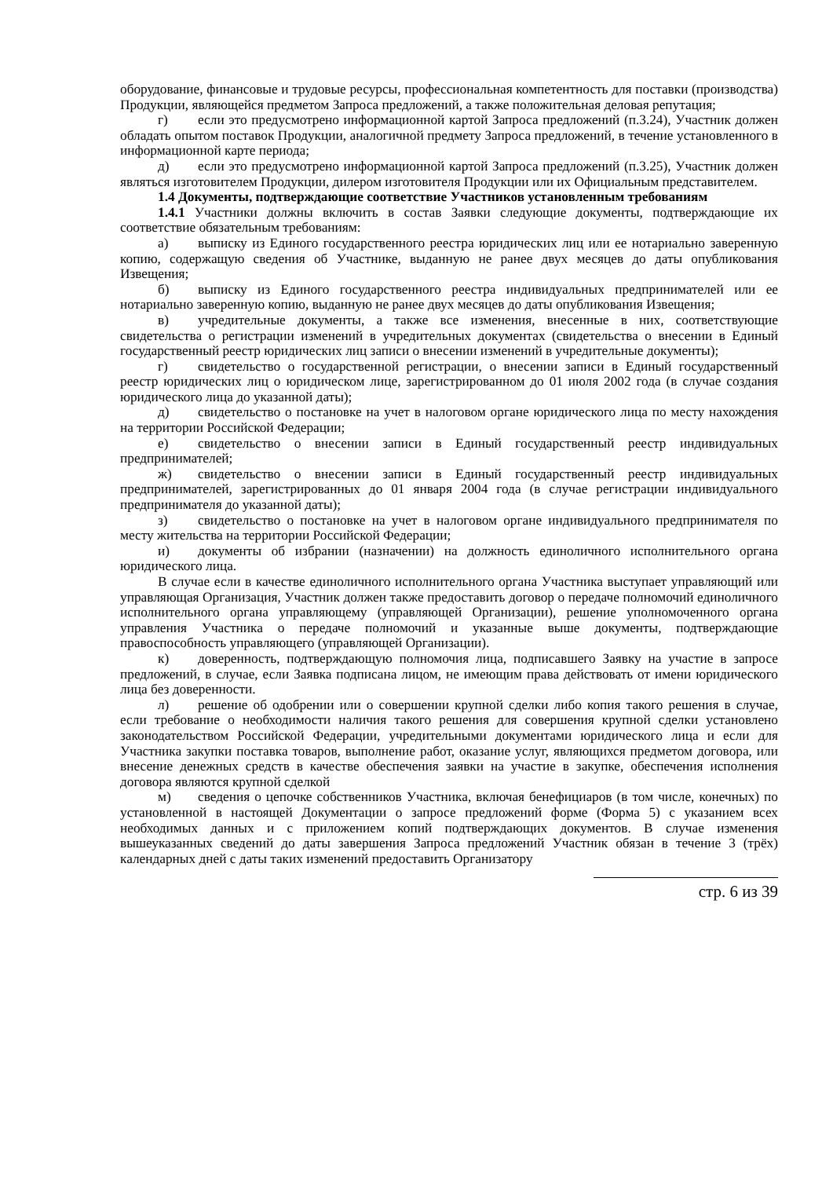оборудование, финансовые и трудовые ресурсы, профессиональная компетентность для поставки (производства) Продукции, являющейся предметом Запроса предложений, а также положительная деловая репутация;
г) если это предусмотрено информационной картой Запроса предложений (п.3.24), Участник должен обладать опытом поставок Продукции, аналогичной предмету Запроса предложений, в течение установленного в информационной карте периода;
д) если это предусмотрено информационной картой Запроса предложений (п.3.25), Участник должен являться изготовителем Продукции, дилером изготовителя Продукции или их Официальным представителем.
1.4 Документы, подтверждающие соответствие Участников установленным требованиям
1.4.1 Участники должны включить в состав Заявки следующие документы, подтверждающие их соответствие обязательным требованиям:
а) выписку из Единого государственного реестра юридических лиц или ее нотариально заверенную копию, содержащую сведения об Участнике, выданную не ранее двух месяцев до даты опубликования Извещения;
б) выписку из Единого государственного реестра индивидуальных предпринимателей или ее нотариально заверенную копию, выданную не ранее двух месяцев до даты опубликования Извещения;
в) учредительные документы, а также все изменения, внесенные в них, соответствующие свидетельства о регистрации изменений в учредительных документах (свидетельства о внесении в Единый государственный реестр юридических лиц записи о внесении изменений в учредительные документы);
г) свидетельство о государственной регистрации, о внесении записи в Единый государственный реестр юридических лиц о юридическом лице, зарегистрированном до 01 июля 2002 года (в случае создания юридического лица до указанной даты);
д) свидетельство о постановке на учет в налоговом органе юридического лица по месту нахождения на территории Российской Федерации;
е) свидетельство о внесении записи в Единый государственный реестр индивидуальных предпринимателей;
ж) свидетельство о внесении записи в Единый государственный реестр индивидуальных предпринимателей, зарегистрированных до 01 января 2004 года (в случае регистрации индивидуального предпринимателя до указанной даты);
з) свидетельство о постановке на учет в налоговом органе индивидуального предпринимателя по месту жительства на территории Российской Федерации;
и) документы об избрании (назначении) на должность единоличного исполнительного органа юридического лица.
В случае если в качестве единоличного исполнительного органа Участника выступает управляющий или управляющая Организация, Участник должен также предоставить договор о передаче полномочий единоличного исполнительного органа управляющему (управляющей Организации), решение уполномоченного органа управления Участника о передаче полномочий и указанные выше документы, подтверждающие правоспособность управляющего (управляющей Организации).
к) доверенность, подтверждающую полномочия лица, подписавшего Заявку на участие в запросе предложений, в случае, если Заявка подписана лицом, не имеющим права действовать от имени юридического лица без доверенности.
л) решение об одобрении или о совершении крупной сделки либо копия такого решения в случае, если требование о необходимости наличия такого решения для совершения крупной сделки установлено законодательством Российской Федерации, учредительными документами юридического лица и если для Участника закупки поставка товаров, выполнение работ, оказание услуг, являющихся предметом договора, или внесение денежных средств в качестве обеспечения заявки на участие в закупке, обеспечения исполнения договора являются крупной сделкой
м) сведения о цепочке собственников Участника, включая бенефициаров (в том числе, конечных) по установленной в настоящей Документации о запросе предложений форме (Форма 5) с указанием всех необходимых данных и с приложением копий подтверждающих документов. В случае изменения вышеуказанных сведений до даты завершения Запроса предложений Участник обязан в течение 3 (трёх) календарных дней с даты таких изменений предоставить Организатору
стр. 6 из 39